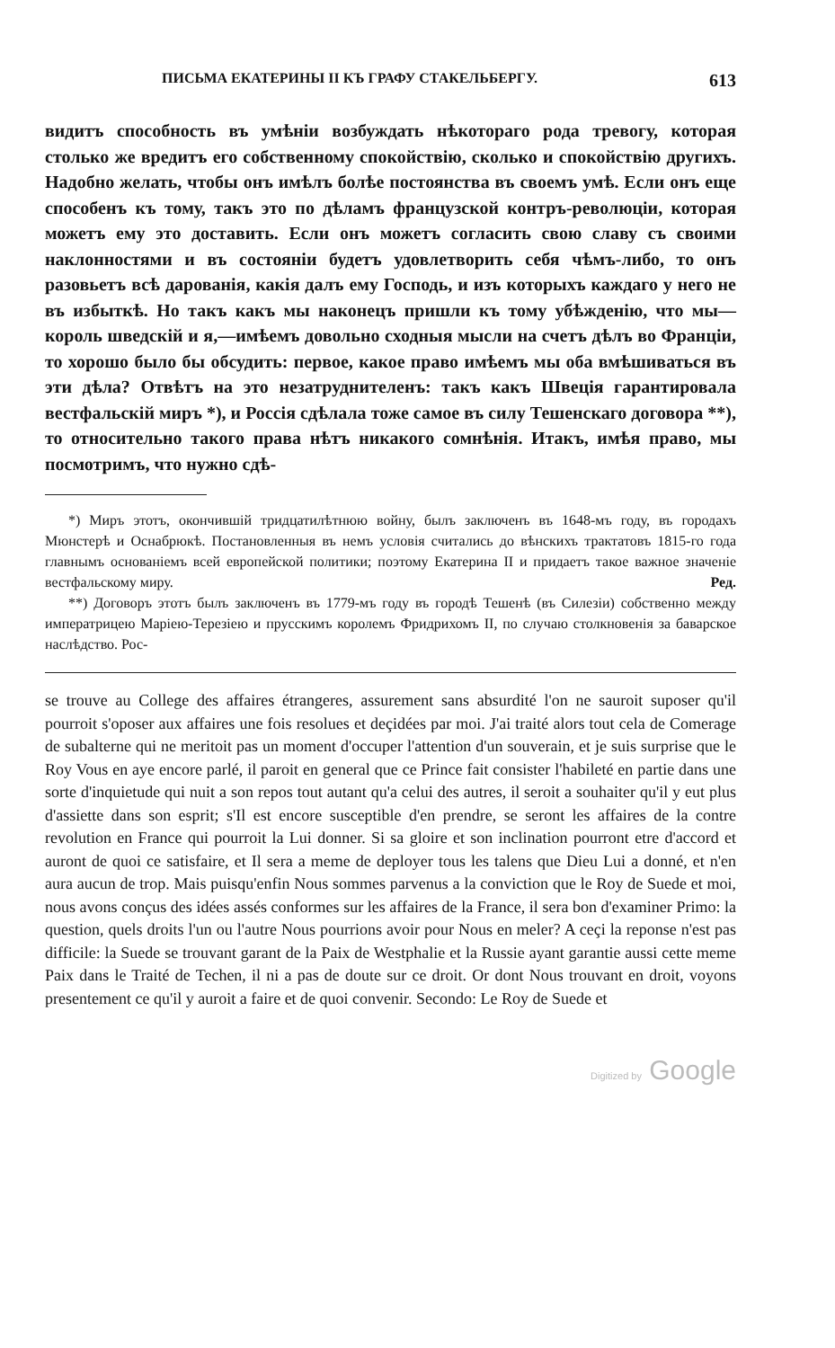ПИСЬМА ЕКАТЕРИНЫ II КЪ ГРАФУ СТАКЕЛЬБЕРГУ. 613
видитъ способность въ умѣніи возбуждать нѣкотораго рода тревогу, которая столько же вредитъ его собственному спокойствію, сколько и спокойствію другихъ. Надобно желать, чтобы онъ имѣлъ болѣе постоянства въ своемъ умѣ. Если онъ еще способенъ къ тому, такъ это по дѣламъ французской контръ-революціи, которая можетъ ему это доставить. Если онъ можетъ согласить свою славу съ своими наклонностями и въ состояніи будетъ удовлетворить себя чѣмъ-либо, то онъ разовьетъ всѣ дарованія, какія далъ ему Господь, и изъ которыхъ каждаго у него не въ избыткѣ. Но такъ какъ мы наконецъ пришли къ тому убѣжденію, что мы—король шведскій и я,—имѣемъ довольно сходныя мысли на счетъ дѣлъ во Франціи, то хорошо было бы обсудить: первое, какое право имѣемъ мы оба вмѣшиваться въ эти дѣла? Отвѣтъ на это незатруднителенъ: такъ какъ Швеція гарантировала вестфальскій миръ *), и Россія сдѣлала тоже самое въ силу Тешенскаго договора **), то относительно такого права нѣтъ никакого сомнѣнія. Итакъ, имѣя право, мы посмотримъ, что нужно сдѣ-
*) Миръ этотъ, окончившій тридцатилѣтнюю войну, былъ заключенъ въ 1648-мъ году, въ городахъ Мюнстерѣ и Оснабрюкѣ. Постановленныя въ немъ условія считались до вѣнскихъ трактатовъ 1815-го года главнымъ основаніемъ всей европейской политики; поэтому Екатерина II и придаетъ такое важное значеніе вестфальскому миру. Ред.
**) Договоръ этотъ былъ заключенъ въ 1779-мъ году въ городѣ Тешенѣ (въ Силезіи) собственно между императрицею Маріею-Терезіею и прусскимъ королемъ Фридрихомъ II, по случаю столкновенія за баварское наслѣдство. Рос-
se trouve au College des affaires étrangeres, assurement sans absurdité l'on ne sauroit suposer qu'il pourroit s'oposer aux affaires une fois resolues et deçidées par moi. J'ai traité alors tout cela de Comerage de subalterne qui ne meritoit pas un moment d'occuper l'attention d'un souverain, et je suis surprise que le Roy Vous en aye encore parlé, il paroit en general que ce Prince fait consister l'habileté en partie dans une sorte d'inquietude qui nuit a son repos tout autant qu'a celui des autres, il seroit a souhaiter qu'il y eut plus d'assiette dans son esprit; s'Il est encore susceptible d'en prendre, se seront les affaires de la contre revolution en France qui pourroit la Lui donner. Si sa gloire et son inclination pourront etre d'accord et auront de quoi ce satisfaire, et Il sera a meme de deployer tous les talens que Dieu Lui a donné, et n'en aura aucun de trop. Mais puisqu'enfin Nous sommes parvenus a la conviction que le Roy de Suede et moi, nous avons conçus des idées assés conformes sur les affaires de la France, il sera bon d'examiner Primo: la question, quels droits l'un ou l'autre Nous pourrions avoir pour Nous en meler? A ceçi la reponse n'est pas difficile: la Suede se trouvant garant de la Paix de Westphalie et la Russie ayant garantie aussi cette meme Paix dans le Traité de Techen, il ni a pas de doute sur ce droit. Or dont Nous trouvant en droit, voyons presentement ce qu'il y auroit a faire et de quoi convenir. Secondo: Le Roy de Suede et
Digitized by Google